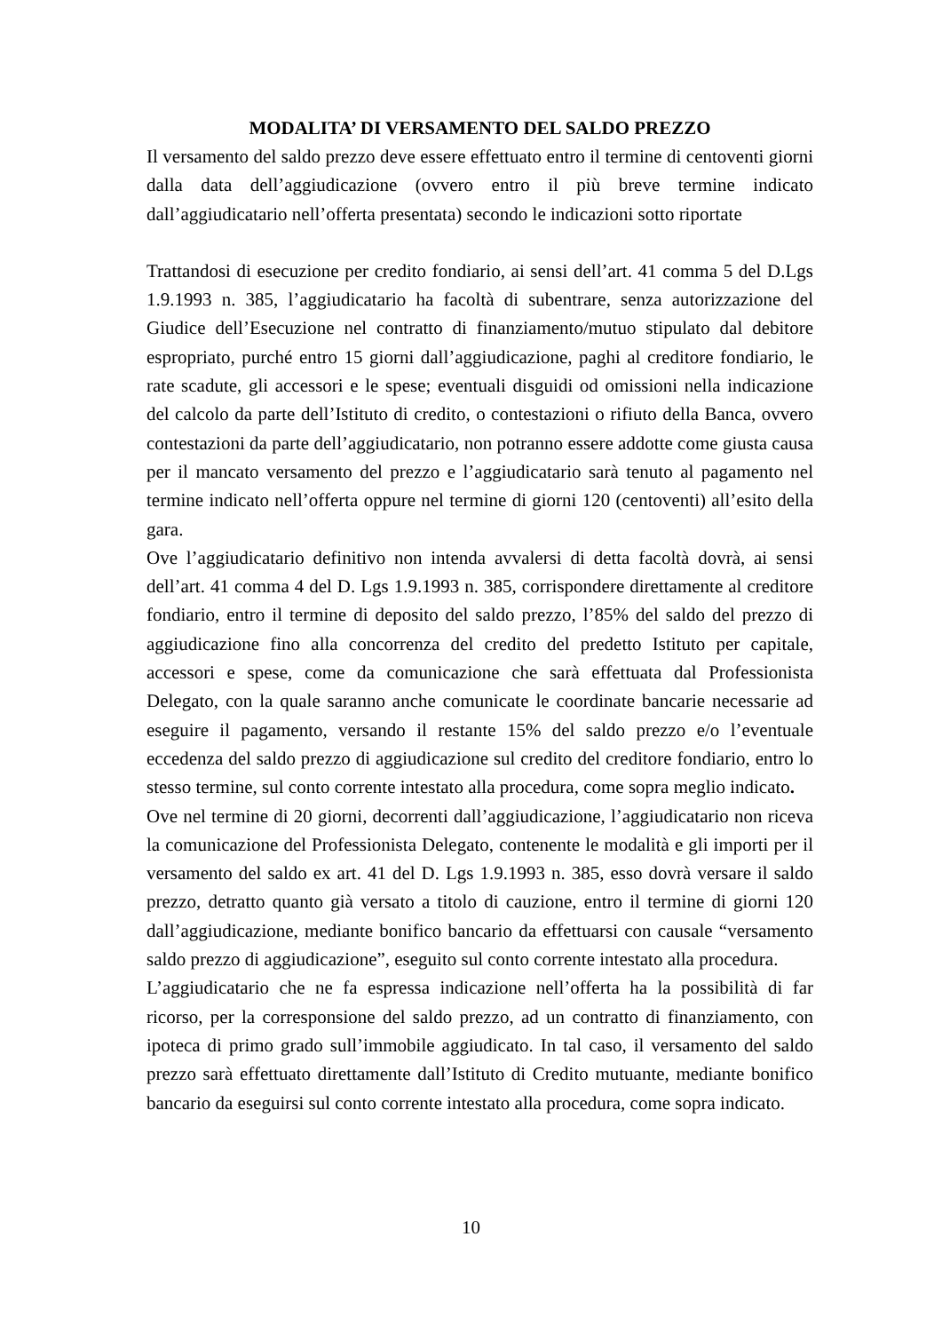MODALITA’ DI VERSAMENTO DEL SALDO PREZZO
Il versamento del saldo prezzo deve essere effettuato entro il termine di centoventi giorni dalla data dell’aggiudicazione (ovvero entro il più breve termine indicato dall’aggiudicatario nell’offerta presentata) secondo le indicazioni sotto riportate
Trattandosi di esecuzione per credito fondiario, ai sensi dell’art. 41 comma 5 del D.Lgs 1.9.1993 n. 385, l’aggiudicatario ha facoltà di subentrare, senza autorizzazione del Giudice dell’Esecuzione nel contratto di finanziamento/mutuo stipulato dal debitore espropriato, purché entro 15 giorni dall’aggiudicazione, paghi al creditore fondiario, le rate scadute, gli accessori e le spese; eventuali disguidi od omissioni nella indicazione del calcolo da parte dell’Istituto di credito, o contestazioni o rifiuto della Banca, ovvero contestazioni da parte dell’aggiudicatario, non potranno essere addotte come giusta causa per il mancato versamento del prezzo e l’aggiudicatario sarà tenuto al pagamento nel termine indicato nell’offerta oppure nel termine di giorni 120 (centoventi) all’esito della gara.
Ove l’aggiudicatario definitivo non intenda avvalersi di detta facoltà dovrà, ai sensi dell’art. 41 comma 4 del D. Lgs 1.9.1993 n. 385, corrispondere direttamente al creditore fondiario, entro il termine di deposito del saldo prezzo, l’85% del saldo del prezzo di aggiudicazione fino alla concorrenza del credito del predetto Istituto per capitale, accessori e spese, come da comunicazione che sarà effettuata dal Professionista Delegato, con la quale saranno anche comunicate le coordinate bancarie necessarie ad eseguire il pagamento, versando il restante 15% del saldo prezzo e/o l’eventuale eccedenza del saldo prezzo di aggiudicazione sul credito del creditore fondiario, entro lo stesso termine, sul conto corrente intestato alla procedura, come sopra meglio indicato.
Ove nel termine di 20 giorni, decorrenti dall’aggiudicazione, l’aggiudicatario non riceva la comunicazione del Professionista Delegato, contenente le modalità e gli importi per il versamento del saldo ex art. 41 del D. Lgs 1.9.1993 n. 385, esso dovrà versare il saldo prezzo, detratto quanto già versato a titolo di cauzione, entro il termine di giorni 120 dall’aggiudicazione, mediante bonifico bancario da effettuarsi con causale “versamento saldo prezzo di aggiudicazione”, eseguito sul conto corrente intestato alla procedura.
L’aggiudicatario che ne fa espressa indicazione nell’offerta ha la possibilità di far ricorso, per la corresponsione del saldo prezzo, ad un contratto di finanziamento, con ipoteca di primo grado sull’immobile aggiudicato. In tal caso, il versamento del saldo prezzo sarà effettuato direttamente dall’Istituto di Credito mutuante, mediante bonifico bancario da eseguirsi sul conto corrente intestato alla procedura, come sopra indicato.
10